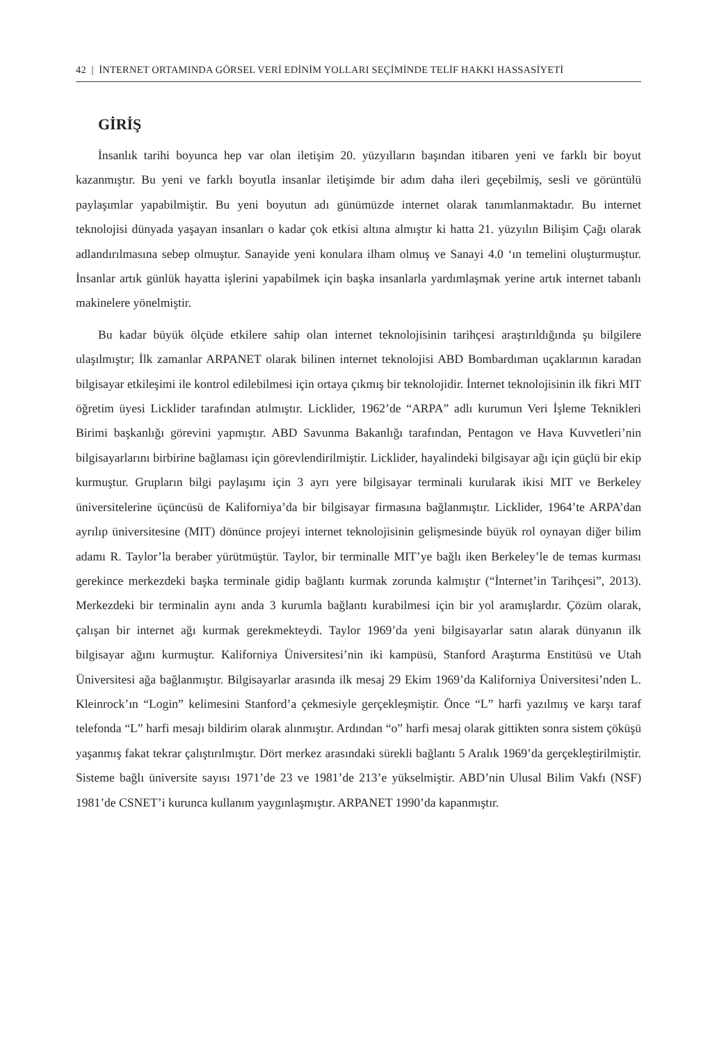42 | İNTERNET ORTAMINDA GÖRSEL VERİ EDİNİM YOLLARI SEÇİMİNDE TELİF HAKKI HASSASİYETİ
GİRİŞ
İnsanlık tarihi boyunca hep var olan iletişim 20. yüzyılların başından itibaren yeni ve farklı bir boyut kazanmıştır. Bu yeni ve farklı boyutla insanlar iletişimde bir adım daha ileri geçebilmiş, sesli ve görüntülü paylaşımlar yapabilmiştir. Bu yeni boyutun adı günümüzde internet olarak tanımlanmaktadır. Bu internet teknolojisi dünyada yaşayan insanları o kadar çok etkisi altına almıştır ki hatta 21. yüzyılın Bilişim Çağı olarak adlandırılmasına sebep olmuştur. Sanayide yeni konulara ilham olmuş ve Sanayi 4.0 ‘ın temelini oluşturmuştur. İnsanlar artık günlük hayatta işlerini yapabilmek için başka insanlarla yardımlaşmak yerine artık internet tabanlı makinelere yönelmiştir.
Bu kadar büyük ölçüde etkilere sahip olan internet teknolojisinin tarihçesi araştırıldığında şu bilgilere ulaşılmıştır; İlk zamanlar ARPANET olarak bilinen internet teknolojisi ABD Bombardıman uçaklarının karadan bilgisayar etkileşimi ile kontrol edilebilmesi için ortaya çıkmış bir teknolojidir. İnternet teknolojisinin ilk fikri MIT öğretim üyesi Licklider tarafından atılmıştır. Licklider, 1962’de “ARPA” adlı kurumun Veri İşleme Teknikleri Birimi başkanlığı görevini yapmıştır. ABD Savunma Bakanlığı tarafından, Pentagon ve Hava Kuvvetleri’nin bilgisayarlarını birbirine bağlaması için görevlendirilmiştir. Licklider, hayalindeki bilgisayar ağı için güçlü bir ekip kurmuştur. Grupların bilgi paylaşımı için 3 ayrı yere bilgisayar terminali kurularak ikisi MIT ve Berkeley üniversitelerine üçüncüsü de Kaliforniya’da bir bilgisayar firmasına bağlanmıştır. Licklider, 1964’te ARPA’dan ayrılıp üniversitesine (MIT) dönünce projeyi internet teknolojisinin gelişmesinde büyük rol oynayan diğer bilim adamı R. Taylor’la beraber yürütmüştür. Taylor, bir terminalle MIT’ye bağlı iken Berkeley’le de temas kurması gerekince merkezdeki başka terminale gidip bağlantı kurmak zorunda kalmıştır (“İnternet’in Tarihçesi”, 2013). Merkezdeki bir terminalin aynı anda 3 kurumla bağlantı kurabilmesi için bir yol aramışlardır. Çözüm olarak, çalışan bir internet ağı kurmak gerekmekteydi. Taylor 1969’da yeni bilgisayarlar satın alarak dünyanın ilk bilgisayar ağını kurmuştur. Kaliforniya Üniversitesi’nin iki kampüsü, Stanford Araştırma Enstitüsü ve Utah Üniversitesi ağa bağlanmıştır. Bilgisayarlar arasında ilk mesaj 29 Ekim 1969’da Kaliforniya Üniversitesi’nden L. Kleinrock’ın “Login” kelimesini Stanford’a çekmesiyle gerçekleşmiştir. Önce “L” harfi yazılmış ve karşı taraf telefonda “L” harfi mesajı bildirim olarak alınmıştır. Ardından “o” harfi mesaj olarak gittikten sonra sistem çöküşü yaşanmış fakat tekrar çalıştırılmıştır. Dört merkez arasındaki sürekli bağlantı 5 Aralık 1969’da gerçekleştirilmiştir. Sisteme bağlı üniversite sayısı 1971’de 23 ve 1981’de 213’e yükselmiştir. ABD’nin Ulusal Bilim Vakfı (NSF) 1981’de CSNET’i kurunca kullanım yaygınlaşmıştır. ARPANET 1990’da kapanmıştır.